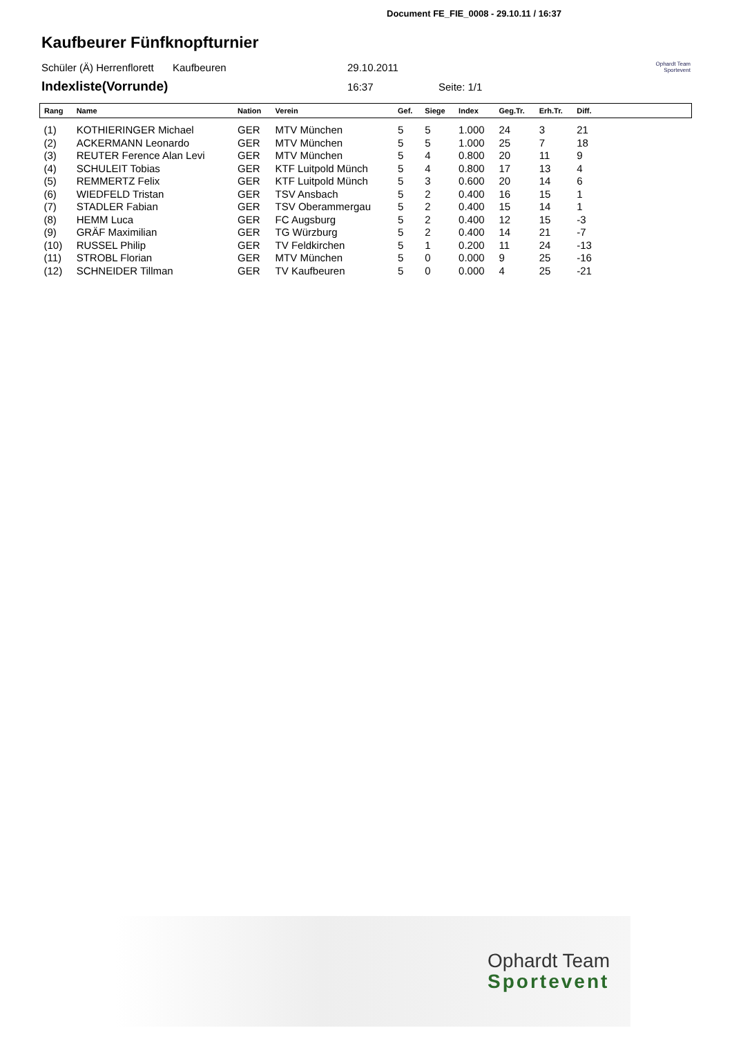Document FE_FIE_0008 - 29.10.11 / 16:37
Kaufbeurer Fünfknopfturnier
Schüler (Ä) Herrenflorett Kaufbeuren 29.10.2011 Ophardt Team
Sportevent
Indexliste(Vorrunde)
16:37 Seite: 1/1
| Rang | Name | Nation | Verein | Gef. | Siege | Index | Geg.Tr. | Erh.Tr. | Diff. | |
| --- | --- | --- | --- | --- | --- | --- | --- | --- | --- | --- |
| (1) | KOTHIERINGER Michael | GER | MTV München | 5 | 5 | 1.000 | 24 | 3 | 21 | |
| (2) | ACKERMANN Leonardo | GER | MTV München | 5 | 5 | 1.000 | 25 | 7 | 18 | |
| (3) | REUTER Ference Alan Levi | GER | MTV München | 5 | 4 | 0.800 | 20 | 11 | 9 | |
| (4) | SCHULEIT Tobias | GER | KTF Luitpold Münch | 5 | 4 | 0.800 | 17 | 13 | 4 | |
| (5) | REMMERTZ Felix | GER | KTF Luitpold Münch | 5 | 3 | 0.600 | 20 | 14 | 6 | |
| (6) | WIEDFELD Tristan | GER | TSV Ansbach | 5 | 2 | 0.400 | 16 | 15 | 1 | |
| (7) | STADLER Fabian | GER | TSV Oberammergau | 5 | 2 | 0.400 | 15 | 14 | 1 | |
| (8) | HEMM Luca | GER | FC Augsburg | 5 | 2 | 0.400 | 12 | 15 | -3 | |
| (9) | GRÄF Maximilian | GER | TG Würzburg | 5 | 2 | 0.400 | 14 | 21 | -7 | |
| (10) | RUSSEL Philip | GER | TV Feldkirchen | 5 | 1 | 0.200 | 11 | 24 | -13 | |
| (11) | STROBL Florian | GER | MTV München | 5 | 0 | 0.000 | 9 | 25 | -16 | |
| (12) | SCHNEIDER Tillman | GER | TV Kaufbeuren | 5 | 0 | 0.000 | 4 | 25 | -21 | |
Ophardt Team
Sportevent